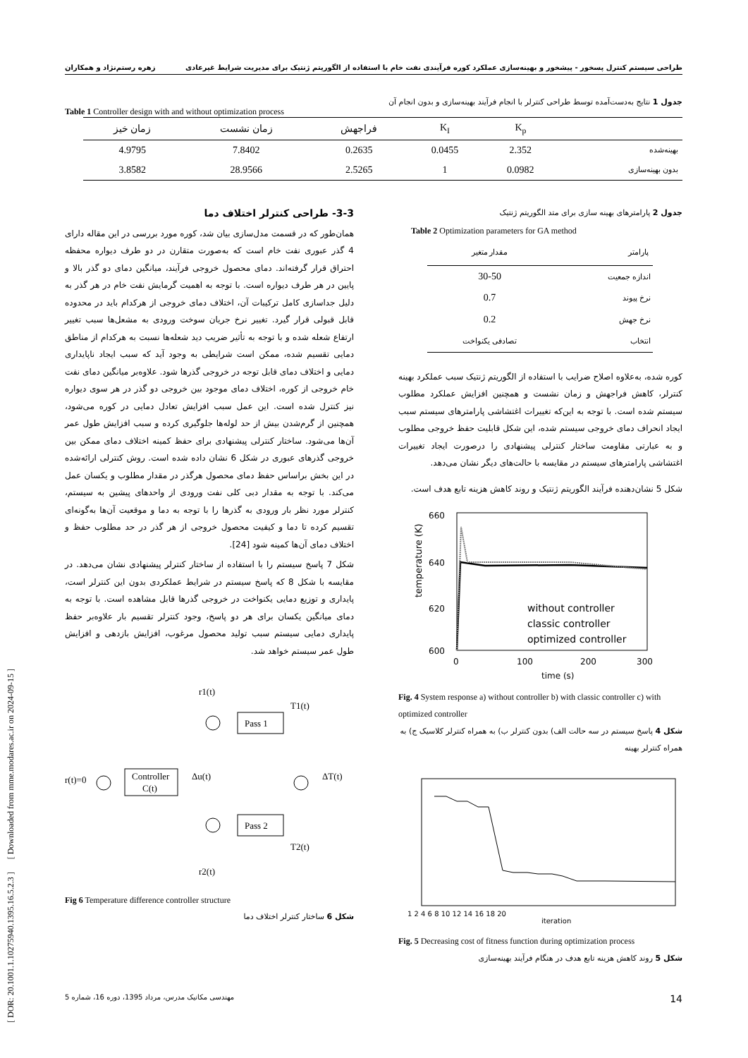طراحی سیستم کنترل پسخور - پیشخور و بهینه‌سازی عملکرد کوره فرآیندی نفت خام با استفاده از الگوریتم ژنتیک برای مدیریت شرایط غیرعادی زهره رستم‌نژاد و همکاران
[ DOR: 20.1001.1.10275940.1395.16.5.2.3 ] [ Downloaded from mme.modares.ac.ir on 2024-09-15 ]
جدول 1 نتایج به‌دست‌آمده توسط طراحی کنترلر با انجام فرآیند بهینه‌سازی و بدون انجام آن
Table 1 Controller design with and without optimization process
| | K<sub>p</sub> | K<sub>I</sub> | فراجهش | زمان نشست | زمان خیز |
| --- | --- | --- | --- | --- | --- |
| بهینه‌شده | 2.352 | 0.0455 | 0.2635 | 7.8402 | 4.9795 |
| بدون بهینه‌سازی | 0.0982 | 1 | 2.5265 | 28.9566 | 3.8582 |
جدول 2 پارامترهای بهینه سازی برای متد الگوریتم ژنتیک
Table 2 Optimization parameters for GA method
| پارامتر | مقدار متغیر |
| --- | --- |
| اندازه جمعیت | 30-50 |
| نرخ پیوند | 0.7 |
| نرخ جهش | 0.2 |
| انتخاب | تصادفی یکنواخت |
کوره شده، به‌علاوه اصلاح ضرایب با استفاده از الگوریتم ژنتیک سبب عملکرد بهینه کنترلر، کاهش فراجهش و زمان نشست و همچنین افزایش عملکرد مطلوب سیستم شده است. با توجه به این‌که تغییرات اغتشاشی پارامترهای سیستم سبب ایجاد انحراف دمای خروجی سیستم شده، این شکل قابلیت حفظ خروجی مطلوب و به عبارتی مقاومت ساختار کنترلی پیشنهادی را درصورت ایجاد تغییرات اغتشاشی پارامترهای سیستم در مقایسه با حالت‌های دیگر نشان می‌دهد.
شکل 5 نشان‌دهنده فرآیند الگوریتم ژنتیک و روند کاهش هزینه تابع هدف است.
660
640
620
600
0
100
200
300
time (s)
temperature (K)
without controller
classic controller
optimized controller
Fig. 4 System response a) without controller b) with classic controller c) with optimized controller
شکل 4 پاسخ سیستم در سه حالت الف) بدون کنترلر ب) به همراه کنترلر کلاسیک ج) به همراه کنترلر بهینه
1 2 4 6 8 10 12 14 16 18 20
iteration
Fig. 5 Decreasing cost of fitness function during optimization process
شکل 5 روند کاهش هزینه تابع هدف در هنگام فرآیند بهینه‌سازی
3-3- طراحی کنترلر اختلاف دما
همان‌طور که در قسمت مدل‌سازی بیان شد، کوره مورد بررسی در این مقاله دارای 4 گذر عبوری نفت خام است که به‌صورت متقارن در دو طرف دیواره محفظه احتراق قرار گرفته‌اند. دمای محصول خروجی فرآیند، میانگین دمای دو گذر بالا و پایین در هر طرف دیواره است. با توجه به اهمیت گرمایش نفت خام در هر گذر به دلیل جداسازی کامل ترکیبات آن، اختلاف دمای خروجی از هرکدام باید در محدوده قابل قبولی قرار گیرد. تغییر نرخ جریان سوخت ورودی به مشعل‌ها سبب تغییر ارتفاع شعله شده و با توجه به تأثیر ضریب دید شعله‌ها نسبت به هرکدام از مناطق دمایی تقسیم شده، ممکن است شرایطی به وجود آید که سبب ایجاد ناپایداری دمایی و اختلاف دمای قابل توجه در خروجی گذرها شود. علاوه‌بر میانگین دمای نفت خام خروجی از کوره، اختلاف دمای موجود بین خروجی دو گذر در هر سوی دیواره نیز کنترل شده است. این عمل سبب افزایش تعادل دمایی در کوره می‌شود، همچنین از گرم‌شدن بیش از حد لوله‌ها جلوگیری کرده و سبب افزایش طول عمر آن‌ها می‌شود. ساختار کنترلی پیشنهادی برای حفظ کمینه اختلاف دمای ممکن بین خروجی گذرهای عبوری در شکل 6 نشان داده شده است. روش کنترلی ارائه‌شده در این بخش براساس حفظ دمای محصول هرگذر در مقدار مطلوب و یکسان عمل می‌کند. با توجه به مقدار دبی کلی نفت ورودی از واحدهای پیشین به سیستم، کنترلر مورد نظر بار ورودی به گذرها را با توجه به دما و موقعیت آن‌ها به‌گونه‌ای تقسیم کرده تا دما و کیفیت محصول خروجی از هر گذر در حد مطلوب حفظ و اختلاف دمای آن‌ها کمینه شود [24].
شکل 7 پاسخ سیستم را با استفاده از ساختار کنترلر پیشنهادی نشان می‌دهد. در مقایسه با شکل 8 که پاسخ سیستم در شرایط عملکردی بدون این کنترلر است، پایداری و توزیع دمایی یکنواخت در خروجی گذرها قابل مشاهده است. با توجه به دمای میانگین یکسان برای هر دو پاسخ، وجود کنترلر تقسیم بار علاوه‌بر حفظ پایداری دمایی سیستم سبب تولید محصول مرغوب، افزایش بازدهی و افزایش طول عمر سیستم خواهد شد.
r1(t)
r(t)=0
Controller
C(t)
Δu(t)
Pass 1
Pass 2
T1(t)
T2(t)
ΔT(t)
r2(t)
Fig 6 Temperature difference controller structure
شکل 6 ساختار کنترلر اختلاف دما
14 مهندسی مکانیک مدرس، مرداد 1395، دوره 16، شماره 5